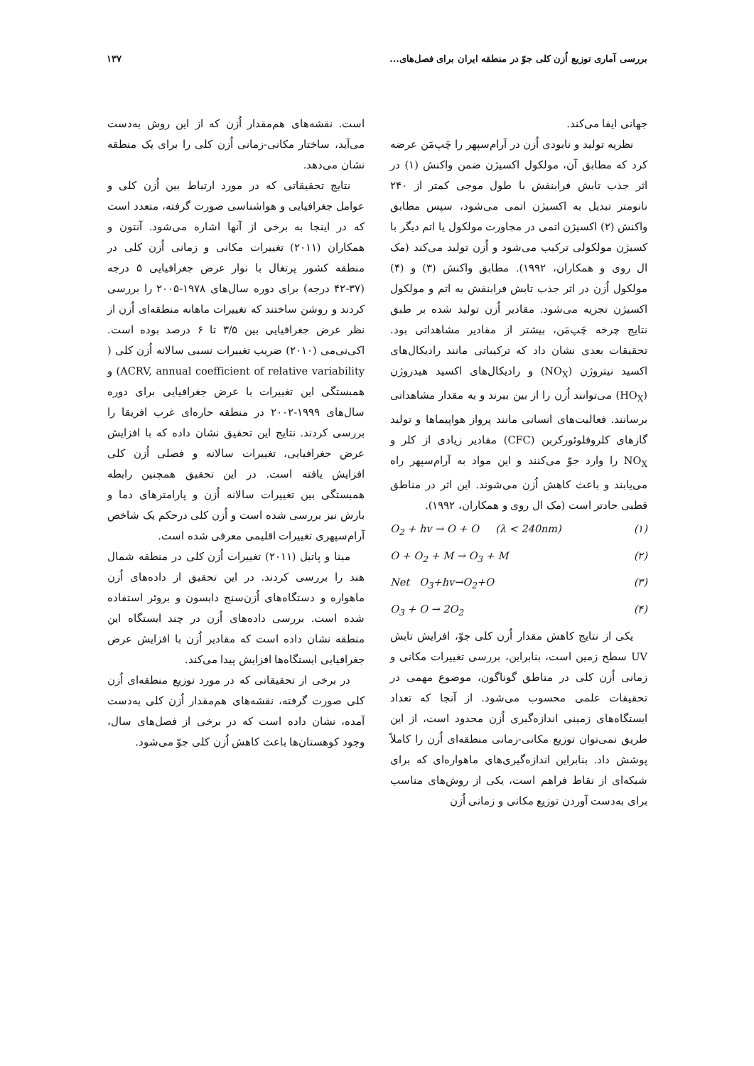بررسی آماری توزیع اُزن کلی جوّ در منطقه ایران برای فصل‌های... ۱۳۷
جهانی ایفا می‌کند.
نظریه تولید و نابودی اُزن در آرام‌سپهر را چَپ‌مَن عرضه کرد که مطابق آن، مولکول اکسیژن ضمن واکنش (۱) در اثر جذب تابش فرابنفش با طول موجی کمتر از ۲۴۰ نانومتر تبدیل به اکسیژن اتمی می‌شود، سپس مطابق واکنش (۲) اکسیژن اتمی در مجاورت مولکول یا اتم دیگر با کسیژن مولکولی ترکیب می‌شود و اُزن تولید می‌کند (مک ال روی و همکاران، ۱۹۹۲). مطابق واکنش (۳) و (۴) مولکول اُزن در اثر جذب تابش فرابنفش به اتم و مولکول اکسیژن تجزیه می‌شود. مقادیر اُزن تولید شده بر طبق نتایج چرخه چَپ‌مَن، بیشتر از مقادیر مشاهداتی بود. تحقیقات بعدی نشان داد که ترکیباتی مانند رادیکال‌های اکسید نیتروژن (NO<sub>X</sub>) و رادیکال‌های اکسید هیدروژن (HO<sub>X</sub>) می‌توانند اُزن را از بین ببرند و به مقدار مشاهداتی برسانند. فعالیت‌های انسانی مانند پرواز هواپیماها و تولید گازهای کلروفلوئورکربن (CFC) مقادیر زیادی از کلر و NO<sub>X</sub> را وارد جوّ می‌کنند و این مواد به آرام‌سپهر راه می‌یابند و باعث کاهش اُزن می‌شوند. این اثر در مناطق قطبی حادتر است (مک ال روی و همکاران، ۱۹۹۲).
O<sub>2</sub> + hv → O + O (λ < 240nm) (۱)
O + O<sub>2</sub> + M → O<sub>3</sub> + M (۲)
Net O<sub>3</sub>+hv→O<sub>2</sub>+O (۳)
O<sub>3</sub> + O → 2O<sub>2</sub> (۴)
یکی از نتایج کاهش مقدار اُزن کلی جوّ، افزایش تابش UV سطح زمین است، بنابراین، بررسی تغییرات مکانی و زمانی اُزن کلی در مناطق گوناگون، موضوع مهمی در تحقیقات علمی محسوب می‌شود. از آنجا که تعداد ایستگاه‌های زمینی اندازه‌گیری اُزن محدود است، از این طریق نمی‌توان توزیع مکانی-زمانی منطقه‌ای اُزن را کاملاً پوشش داد. بنابراین اندازه‌گیری‌های ماهواره‌ای که برای شبکه‌ای از نقاط فراهم است، یکی از روش‌های مناسب برای به‌دست آوردن توزیع مکانی و زمانی اُزن
است. نقشه‌های هم‌مقدار اُزن که از این روش به‌دست می‌آید، ساختار مکانی-زمانی اُزن کلی را برای یک منطقه نشان می‌دهد.
نتایج تحقیقاتی که در مورد ارتباط بین اُزن کلی و عوامل جغرافیایی و هواشناسی صورت گرفته، متعدد است که در اینجا به برخی از آنها اشاره می‌شود. آنتون و همکاران (۲۰۱۱) تغییرات مکانی و زمانی اُزن کلی در منطقه کشور پرتغال با نوار عرض جغرافیایی ۵ درجه (۳۷-۴۲ درجه) برای دوره سال‌های ۱۹۷۸-۲۰۰۵ را بررسی کردند و روشن ساختند که تغییرات ماهانه منطقه‌ای اُزن از نظر عرض جغرافیایی بین ۳/۵ تا ۶ درصد بوده است. اکی‌نی‌می (۲۰۱۰) ضریب تغییرات نسبی سالانه اُزن کلی ( ACRV, annual coefficient of relative variability) و همبستگی این تغییرات با عرض جغرافیایی برای دوره سال‌های ۱۹۹۹-۲۰۰۲ در منطقه حاره‌ای غرب افریقا را بررسی کردند. نتایج این تحقیق نشان داده که با افزایش عرض جغرافیایی، تغییرات سالانه و فصلی اُزن کلی افزایش یافته است. در این تحقیق همچنین رابطه همبستگی بین تغییرات سالانه اُزن و پارامترهای دما و بارش نیز بررسی شده است و اُزن کلی درحکم یک شاخص آرام‌سپهری تغییرات اقلیمی معرفی شده است.
مینا و پاتیل (۲۰۱۱) تغییرات اُزن کلی در منطقه شمال هند را بررسی کردند. در این تحقیق از داده‌های اُزن ماهواره و دستگاه‌های اُزن‌سنج دابسون و بروئر استفاده شده است. بررسی داده‌های اُزن در چند ایستگاه این منطقه نشان داده است که مقادیر اُزن با افزایش عرض جغرافیایی ایستگاه‌ها افزایش پیدا می‌کند.
در برخی از تحقیقاتی که در مورد توزیع منطقه‌ای اُزن کلی صورت گرفته، نقشه‌های هم‌مقدار اُزن کلی به‌دست آمده، نشان داده است که در برخی از فصل‌های سال، وجود کوهستان‌ها باعث کاهش اُزن کلی جوّ می‌شود.